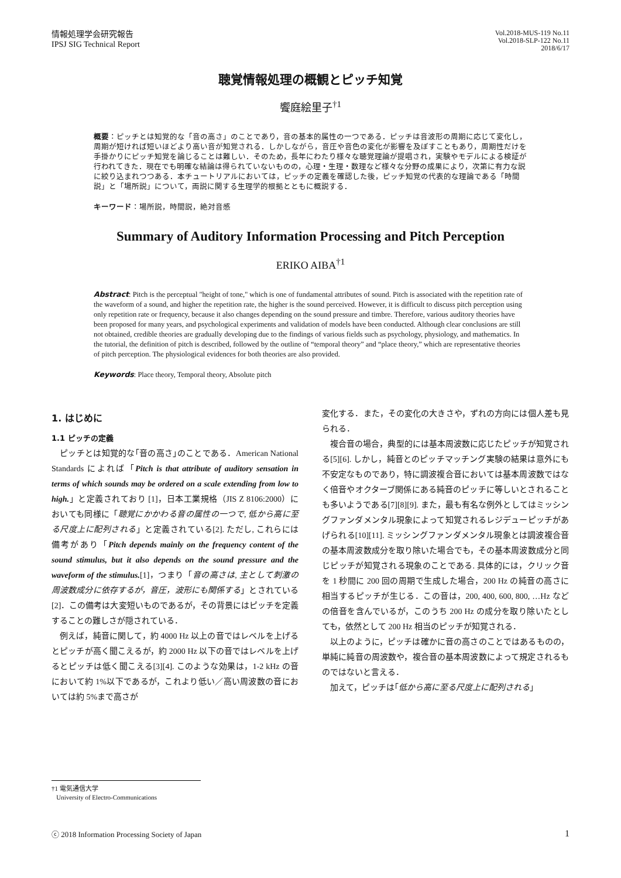情報処理学会研究報告
IPSJ SIG Technical Report
Vol.2018-MUS-119 No.11
Vol.2018-SLP-122 No.11
2018/6/17
聴覚情報処理の概観とピッチ知覚
饗庭絵里子<sup>†1</sup>
概要：ピッチとは知覚的な「音の高さ」のことであり，音の基本的属性の一つである．ピッチは音波形の周期に応じて変化し，周期が短ければ短いほどより高い音が知覚される．しかしながら，音圧や音色の変化が影響を及ぼすこともあり，周期性だけを手掛かりにピッチ知覚を論じることは難しい．そのため，長年にわたり様々な聴覚理論が提唱され，実験やモデルによる検証が行われてきた．現在でも明確な結論は得られていないものの，心理・生理・数理など様々な分野の成果により，次第に有力な説に絞り込まれつつある．本チュートリアルにおいては，ピッチの定義を確認した後，ピッチ知覚の代表的な理論である「時間説」と「場所説」について，両説に関する生理学的根拠とともに概説する．
キーワード：場所説，時間説，絶対音感
Summary of Auditory Information Processing and Pitch Perception
ERIKO AIBA<sup>†1</sup>
Abstract: Pitch is the perceptual "height of tone," which is one of fundamental attributes of sound. Pitch is associated with the repetition rate of the waveform of a sound, and higher the repetition rate, the higher is the sound perceived. However, it is difficult to discuss pitch perception using only repetition rate or frequency, because it also changes depending on the sound pressure and timbre. Therefore, various auditory theories have been proposed for many years, and psychological experiments and validation of models have been conducted. Although clear conclusions are still not obtained, credible theories are gradually developing due to the findings of various fields such as psychology, physiology, and mathematics. In the tutorial, the definition of pitch is described, followed by the outline of “temporal theory” and “place theory,” which are representative theories of pitch perception. The physiological evidences for both theories are also provided.
Keywords: Place theory, Temporal theory, Absolute pitch
1. はじめに
1.1 ピッチの定義
ピッチとは知覚的な｢音の高さ｣のことである．American National Standards によれば「Pitch is that attribute of auditory sensation in terms of which sounds may be ordered on a scale extending from low to high.」と定義されており [1]，日本工業規格（JIS Z 8106:2000）においても同様に「聴覚にかかわる音の属性の一つで, 低から高に至る尺度上に配列される」と定義されている[2]. ただし, これらには備考があり「Pitch depends mainly on the frequency content of the sound stimulus, but it also depends on the sound pressure and the waveform of the stimulus.[1]，つまり「音の高さは, 主として刺激の周波数成分に依存するが，音圧，波形にも関係する」とされている [2]．この備考は大変短いものであるが，その背景にはピッチを定義することの難しさが隠されている．
例えば，純音に関して，約 4000 Hz 以上の音ではレベルを上げるとピッチが高く聞こえるが，約 2000 Hz 以下の音ではレベルを上げるとピッチは低く聞こえる[3][4]. このような効果は，1-2 kHz の音において約 1%以下であるが，これより低い／高い周波数の音においては約 5%まで高さが
変化する．また，その変化の大きさや，ずれの方向には個人差も見られる．
複合音の場合，典型的には基本周波数に応じたピッチが知覚される[5][6]. しかし，純音とのピッチマッチング実験の結果は意外にも不安定なものであり，特に調波複合音においては基本周波数ではなく倍音やオクターブ関係にある純音のピッチに等しいとされることも多いようである[7][8][9]. また，最も有名な例外としてはミッシングファンダメンタル現象によって知覚されるレジデューピッチがあげられる[10][11]. ミッシングファンダメンタル現象とは調波複合音の基本周波数成分を取り除いた場合でも，その基本周波数成分と同じピッチが知覚される現象のことである. 具体的には，クリック音を 1 秒間に 200 回の周期で生成した場合，200 Hz の純音の高さに相当するピッチが生じる．この音は，200, 400, 600, 800, …Hz などの倍音を含んでいるが，このうち 200 Hz の成分を取り除いたとしても，依然として 200 Hz 相当のピッチが知覚される．
以上のように，ピッチは確かに音の高さのことではあるものの，単純に純音の周波数や，複合音の基本周波数によって規定されるものではないと言える．
加えて，ピッチは｢低から高に至る尺度上に配列される｣
†1 電気通信大学
University of Electro-Communications
ⓒ 2018 Information Processing Society of Japan 1